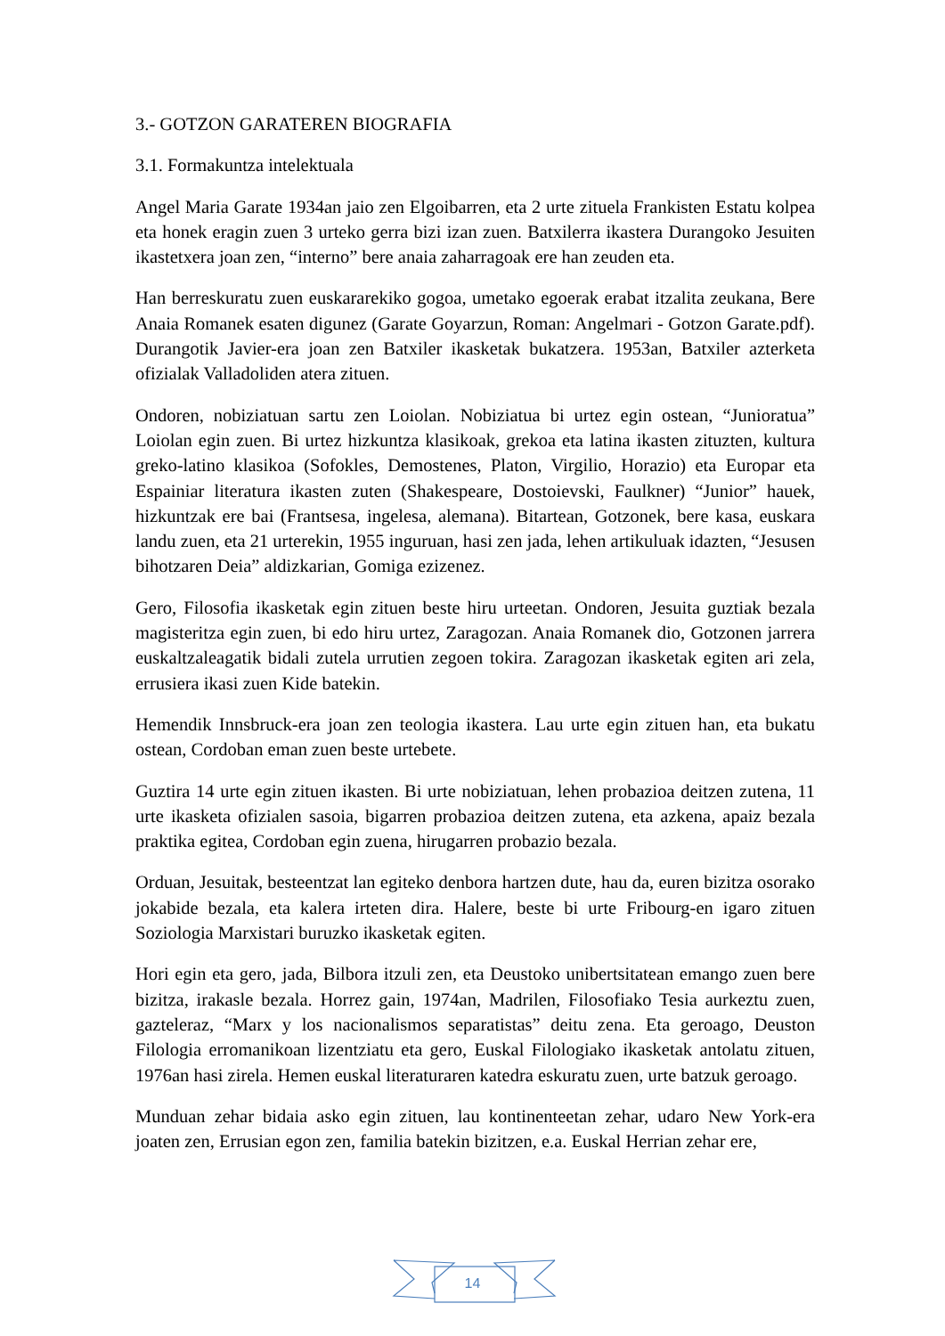3.- GOTZON GARATEREN BIOGRAFIA
3.1. Formakuntza intelektuala
Angel Maria Garate 1934an jaio zen Elgoibarren, eta 2 urte zituela Frankisten Estatu kolpea eta honek eragin zuen 3 urteko gerra bizi izan zuen. Batxilerra ikastera Durangoko Jesuiten ikastetxera joan zen, “interno” bere anaia zaharragoak ere han zeuden eta.
Han berreskuratu zuen euskararekiko gogoa, umetako egoerak erabat itzalita zeukana, Bere Anaia Romanek esaten digunez (Garate Goyarzun, Roman: Angelmari - Gotzon Garate.pdf). Durangotik Javier-era joan zen Batxiler ikasketak bukatzera. 1953an, Batxiler azterketa ofizialak Valladoliden atera zituen.
Ondoren, nobiziatuan sartu zen Loiolan. Nobiziatua bi urtez egin ostean, “Junioratua” Loiolan egin zuen. Bi urtez hizkuntza klasikoak, grekoa eta latina ikasten zituzten, kultura greko-latino klasikoa (Sofokles, Demostenes, Platon, Virgilio, Horazio) eta Europar eta Espainiar literatura ikasten zuten (Shakespeare, Dostoievski, Faulkner) “Junior” hauek, hizkuntzak ere bai (Frantsesa, ingelesa, alemana). Bitartean, Gotzonek, bere kasa, euskara landu zuen, eta 21 urterekin, 1955 inguruan, hasi zen jada, lehen artikuluak idazten, “Jesusen bihotzaren Deia” aldizkarian, Gomiga ezizenez.
Gero, Filosofia ikasketak egin zituen beste hiru urteetan. Ondoren, Jesuita guztiak bezala magisteritza egin zuen, bi edo hiru urtez, Zaragozan. Anaia Romanek dio, Gotzonen jarrera euskaltzaleagatik bidali zutela urrutien zegoen tokira. Zaragozan ikasketak egiten ari zela, errusiera ikasi zuen Kide batekin.
Hemendik Innsbruck-era joan zen teologia ikastera. Lau urte egin zituen han, eta bukatu ostean, Cordoban eman zuen beste urtebete.
Guztira 14 urte egin zituen ikasten. Bi urte nobiziatuan, lehen probazioa deitzen zutena, 11 urte ikasketa ofizialen sasoia, bigarren probazioa deitzen zutena, eta azkena, apaiz bezala praktika egitea, Cordoban egin zuena, hirugarren probazio bezala.
Orduan, Jesuitak, besteentzat lan egiteko denbora hartzen dute, hau da, euren bizitza osorako jokabide bezala, eta kalera irteten dira. Halere, beste bi urte Fribourg-en igaro zituen Soziologia Marxistari buruzko ikasketak egiten.
Hori egin eta gero, jada, Bilbora itzuli zen, eta Deustoko unibertsitatean emango zuen bere bizitza, irakasle bezala. Horrez gain, 1974an, Madrilen, Filosofiako Tesia aurkeztu zuen, gazteleraz, “Marx y los nacionalismos separatistas” deitu zena. Eta geroago, Deuston Filologia erromanikoan lizentziatu eta gero, Euskal Filologiako ikasketak antolatu zituen, 1976an hasi zirela. Hemen euskal literaturaren katedra eskuratu zuen, urte batzuk geroago.
Munduan zehar bidaia asko egin zituen, lau kontinenteetan zehar, udaro New York-era joaten zen, Errusian egon zen, familia batekin bizitzen, e.a. Euskal Herrian zehar ere,
14